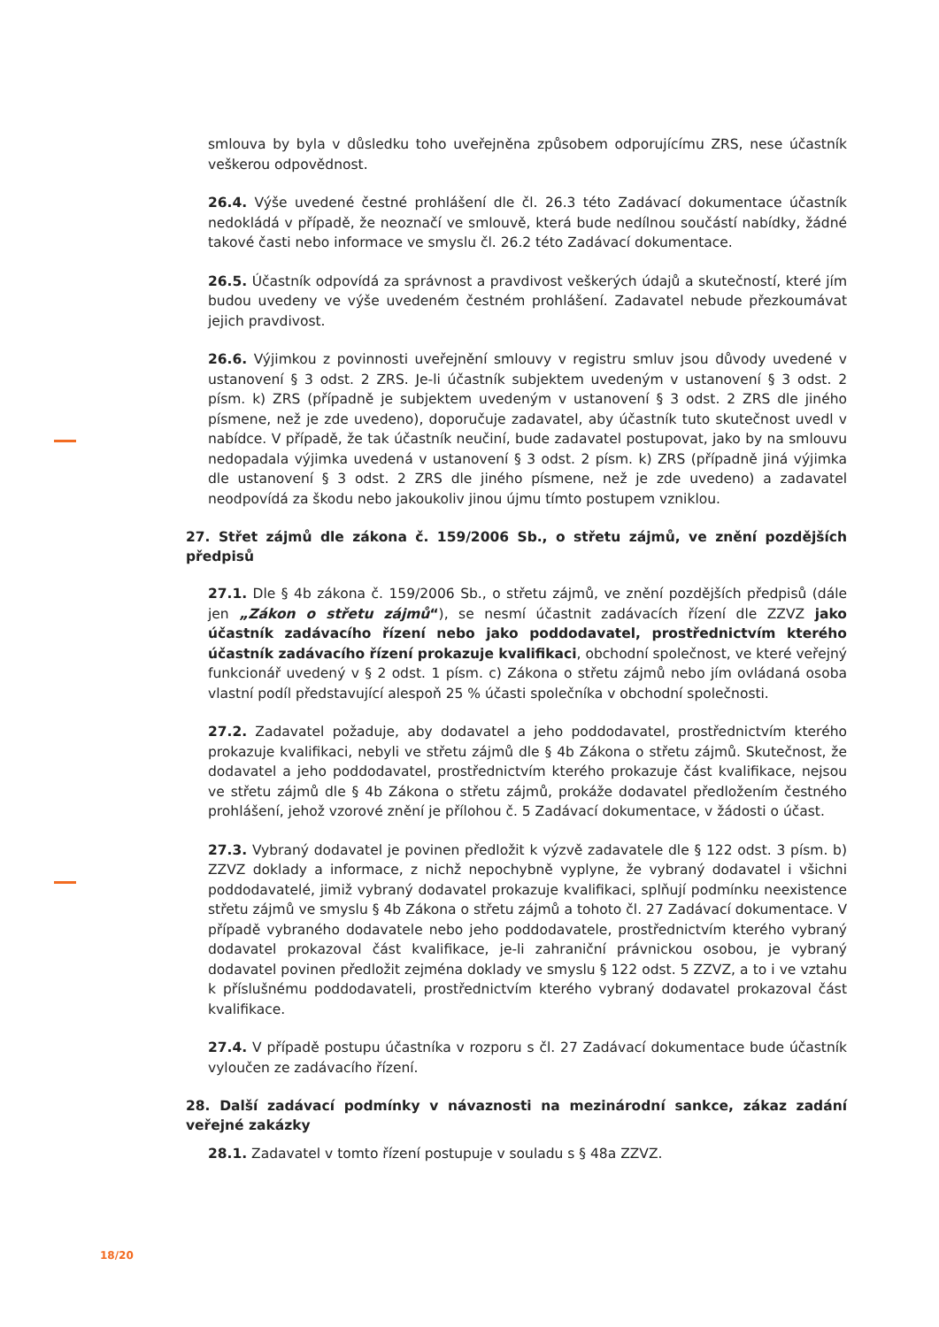smlouva by byla v důsledku toho uveřejněna způsobem odporujícímu ZRS, nese účastník veškerou odpovědnost.
26.4. Výše uvedené čestné prohlášení dle čl. 26.3 této Zadávací dokumentace účastník nedokládá v případě, že neoznačí ve smlouvě, která bude nedílnou součástí nabídky, žádné takové časti nebo informace ve smyslu čl. 26.2 této Zadávací dokumentace.
26.5. Účastník odpovídá za správnost a pravdivost veškerých údajů a skutečností, které jím budou uvedeny ve výše uvedeném čestném prohlášení. Zadavatel nebude přezkoumávat jejich pravdivost.
26.6. Výjimkou z povinnosti uveřejnění smlouvy v registru smluv jsou důvody uvedené v ustanovení § 3 odst. 2 ZRS. Je-li účastník subjektem uvedeným v ustanovení § 3 odst. 2 písm. k) ZRS (případně je subjektem uvedeným v ustanovení § 3 odst. 2 ZRS dle jiného písmene, než je zde uvedeno), doporučuje zadavatel, aby účastník tuto skutečnost uvedl v nabídce. V případě, že tak účastník neučiní, bude zadavatel postupovat, jako by na smlouvu nedopadala výjimka uvedená v ustanovení § 3 odst. 2 písm. k) ZRS (případně jiná výjimka dle ustanovení § 3 odst. 2 ZRS dle jiného písmene, než je zde uvedeno) a zadavatel neodpovídá za škodu nebo jakoukoliv jinou újmu tímto postupem vzniklou.
27. Střet zájmů dle zákona č. 159/2006 Sb., o střetu zájmů, ve znění pozdějších předpisů
27.1. Dle § 4b zákona č. 159/2006 Sb., o střetu zájmů, ve znění pozdějších předpisů (dále jen „Zákon o střetu zájmů“), se nesmí účastnit zadávacích řízení dle ZZVZ jako účastník zadávacího řízení nebo jako poddodavatel, prostřednictvím kterého účastník zadávacího řízení prokazuje kvalifikaci, obchodní společnost, ve které veřejný funkcionář uvedený v § 2 odst. 1 písm. c) Zákona o střetu zájmů nebo jím ovládaná osoba vlastní podíl představující alespoň 25 % účasti společníka v obchodní společnosti.
27.2. Zadavatel požaduje, aby dodavatel a jeho poddodavatel, prostřednictvím kterého prokazuje kvalifikaci, nebyli ve střetu zájmů dle § 4b Zákona o střetu zájmů. Skutečnost, že dodavatel a jeho poddodavatel, prostřednictvím kterého prokazuje část kvalifikace, nejsou ve střetu zájmů dle § 4b Zákona o střetu zájmů, prokáže dodavatel předložením čestného prohlášení, jehož vzorové znění je přílohou č. 5 Zadávací dokumentace, v žádosti o účast.
27.3. Vybraný dodavatel je povinen předložit k výzvě zadavatele dle § 122 odst. 3 písm. b) ZZVZ doklady a informace, z nichž nepochybně vyplyne, že vybraný dodavatel i všichni poddodavatelé, jimiž vybraný dodavatel prokazuje kvalifikaci, splňují podmínku neexistence střetu zájmů ve smyslu § 4b Zákona o střetu zájmů a tohoto čl. 27 Zadávací dokumentace. V případě vybraného dodavatele nebo jeho poddodavatele, prostřednictvím kterého vybraný dodavatel prokazoval část kvalifikace, je-li zahraniční právnickou osobou, je vybraný dodavatel povinen předložit zejména doklady ve smyslu § 122 odst. 5 ZZVZ, a to i ve vztahu k příslušnému poddodavateli, prostřednictvím kterého vybraný dodavatel prokazoval část kvalifikace.
27.4. V případě postupu účastníka v rozporu s čl. 27 Zadávací dokumentace bude účastník vyloučen ze zadávacího řízení.
28. Další zadávací podmínky v návaznosti na mezinárodní sankce, zákaz zadání veřejné zakázky
28.1. Zadavatel v tomto řízení postupuje v souladu s § 48a ZZVZ.
18/20